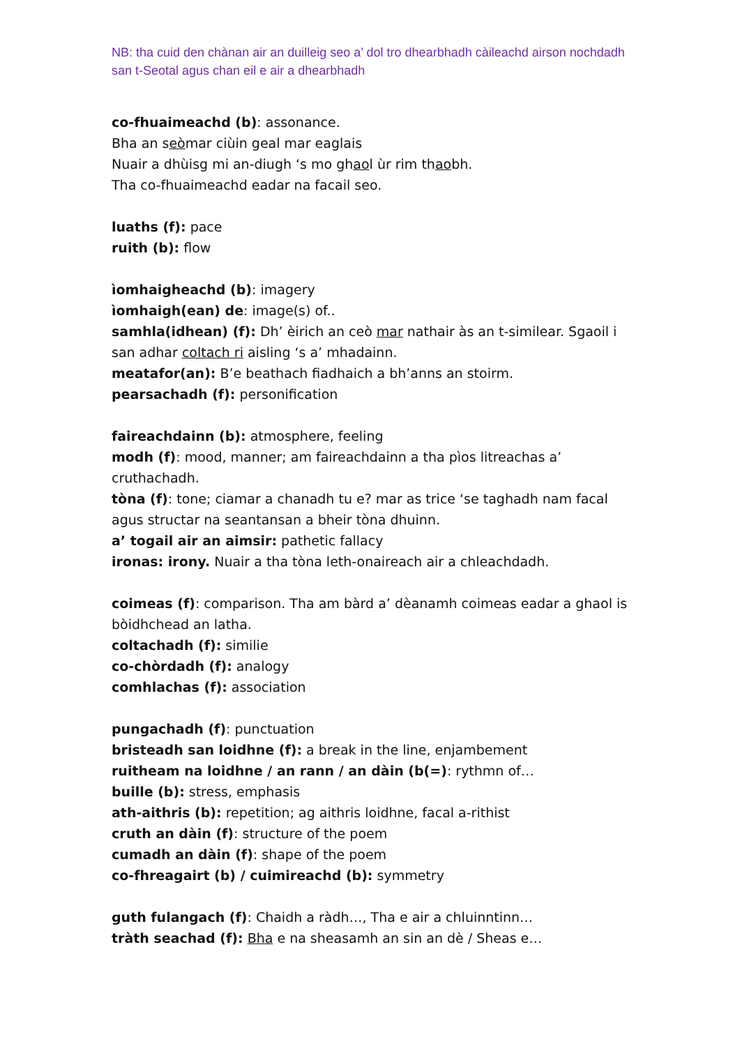NB: tha cuid den chànan air an duilleig seo a’ dol tro dhearbhadh càileachd airson nochdadh san t-Seotal agus chan eil e air a dhearbhadh
co-fhuaimeachd (b): assonance.
Bha an seòmar ciùin geal mar eaglais
Nuair a dhùisg mi an-diugh ‘s mo ghaol ùr rim thaobh.
Tha co-fhuaimeachd eadar na facail seo.
luaths (f): pace
ruith (b): flow
ìomhaigheachd (b): imagery
ìomhaigh(ean) de: image(s) of..
samhla(idhean) (f): Dh’ èirich an ceò mar nathair às an t-similear. Sgaoil i san adhar coltach ri aisling ‘s a’ mhadainn.
meatafor(an): B’e beathach fiadhaich a bh’anns an stoirm.
pearsachadh (f): personification
faireachdainn (b): atmosphere, feeling
modh (f): mood, manner; am faireachdainn a tha pìos litreachas a’ cruthachadh.
tòna (f): tone; ciamar a chanadh tu e? mar as trice ‘se taghadh nam facal agus structar na seantansan a bheir tòna dhuinn.
a’ togail air an aimsir: pathetic fallacy
ironas: irony. Nuair a tha tòna leth-onaireach air a chleachdadh.
coimeas (f): comparison. Tha am bàrd a’ dèanamh coimeas eadar a ghaol is bòidhchead an latha.
coltachadh (f): similie
co-chòrdadh (f): analogy
comhlachas (f): association
pungachadh (f): punctuation
bristeadh san loidhne (f): a break in the line, enjambement
ruitheam na loidhne / an rann / an dàin (b(=): rythmn of…
buille (b): stress, emphasis
ath-aithris (b): repetition; ag aithris loidhne, facal a-rithist
cruth an dàin (f): structure of the poem
cumadh an dàin (f): shape of the poem
co-fhreagairt (b) / cuimireachd (b): symmetry
guth fulangach (f): Chaidh a ràdh…, Tha e air a chluinntinn…
tràth seachad (f): Bha e na sheasamh an sin an dè / Sheas e…